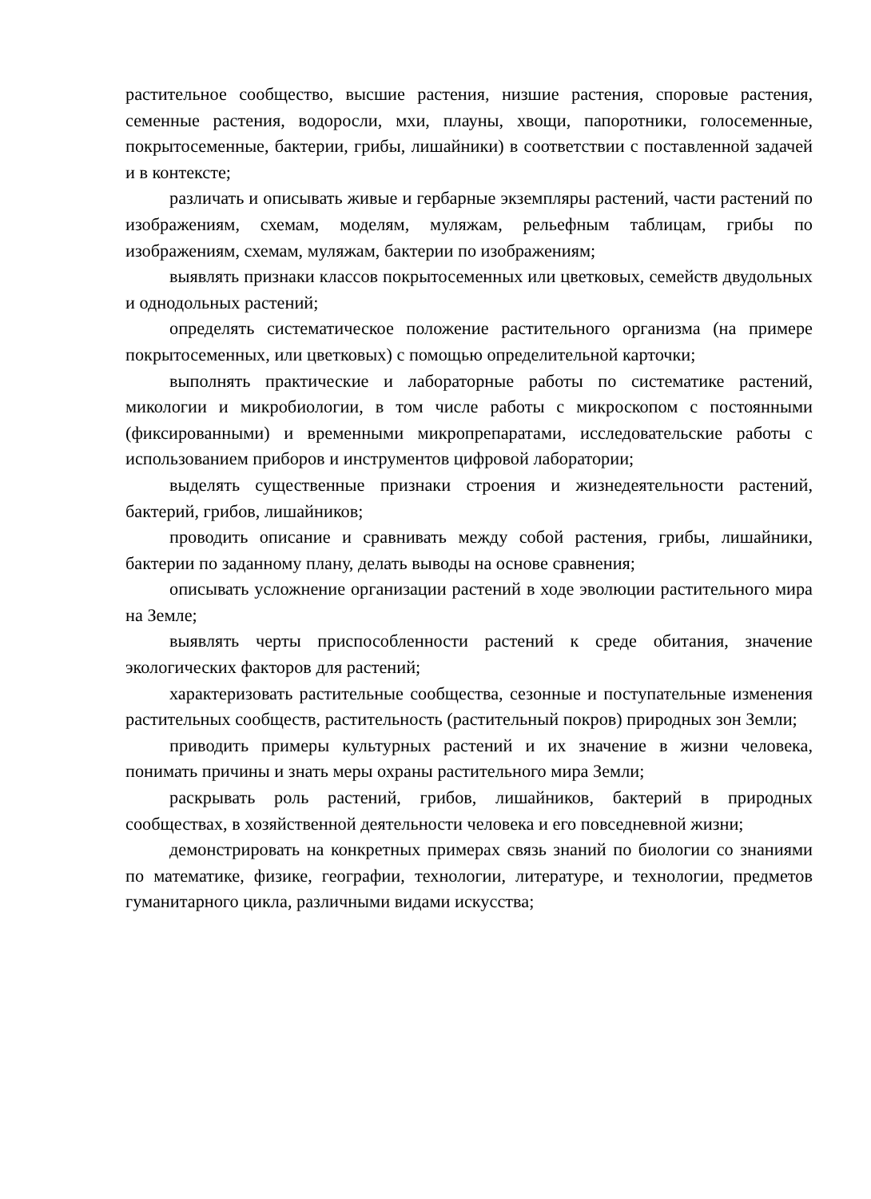растительное сообщество, высшие растения, низшие растения, споровые растения, семенные растения, водоросли, мхи, плауны, хвощи, папоротники, голосеменные, покрытосеменные, бактерии, грибы, лишайники) в соответствии с поставленной задачей и в контексте;
различать и описывать живые и гербарные экземпляры растений, части растений по изображениям, схемам, моделям, муляжам, рельефным таблицам, грибы по изображениям, схемам, муляжам, бактерии по изображениям;
выявлять признаки классов покрытосеменных или цветковых, семейств двудольных и однодольных растений;
определять систематическое положение растительного организма (на примере покрытосеменных, или цветковых) с помощью определительной карточки;
выполнять практические и лабораторные работы по систематике растений, микологии и микробиологии, в том числе работы с микроскопом с постоянными (фиксированными) и временными микропрепаратами, исследовательские работы с использованием приборов и инструментов цифровой лаборатории;
выделять существенные признаки строения и жизнедеятельности растений, бактерий, грибов, лишайников;
проводить описание и сравнивать между собой растения, грибы, лишайники, бактерии по заданному плану, делать выводы на основе сравнения;
описывать усложнение организации растений в ходе эволюции растительного мира на Земле;
выявлять черты приспособленности растений к среде обитания, значение экологических факторов для растений;
характеризовать растительные сообщества, сезонные и поступательные изменения растительных сообществ, растительность (растительный покров) природных зон Земли;
приводить примеры культурных растений и их значение в жизни человека, понимать причины и знать меры охраны растительного мира Земли;
раскрывать роль растений, грибов, лишайников, бактерий в природных сообществах, в хозяйственной деятельности человека и его повседневной жизни;
демонстрировать на конкретных примерах связь знаний по биологии со знаниями по математике, физике, географии, технологии, литературе, и технологии, предметов гуманитарного цикла, различными видами искусства;